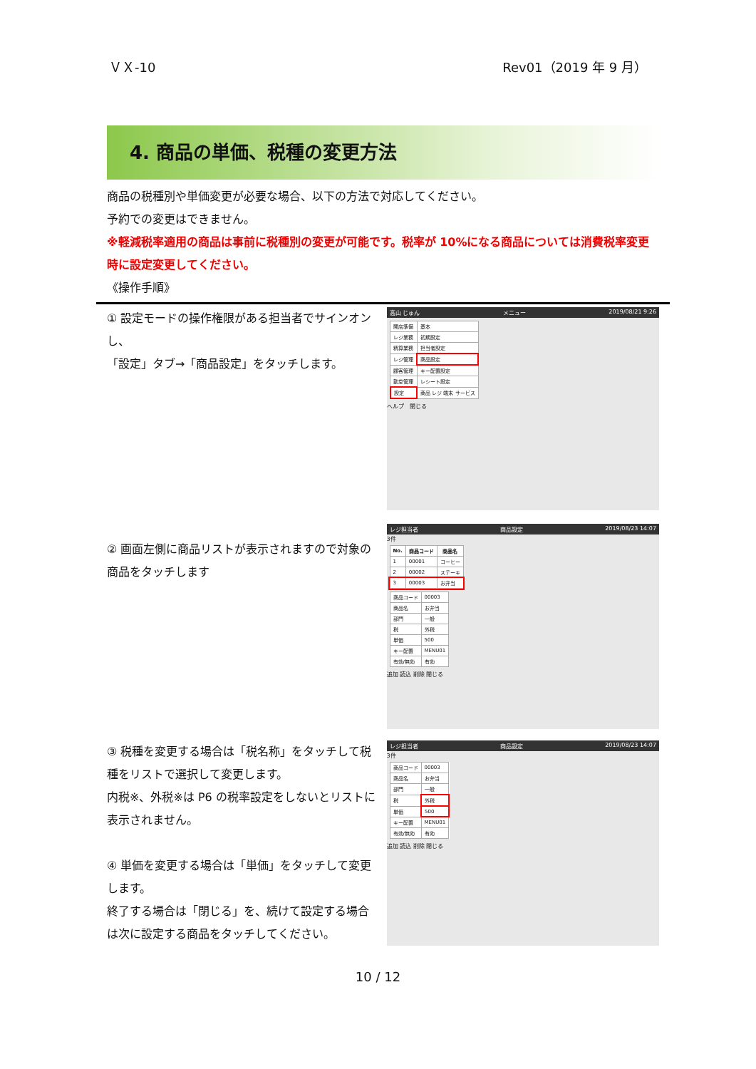ＶＸ-10 Rev01（2019 年 9 月）
4. 商品の単価、税種の変更方法
商品の税種別や単価変更が必要な場合、以下の方法で対応してください。
予約での変更はできません。
※軽減税率適用の商品は事前に税種別の変更が可能です。税率が 10%になる商品については消費税率変更時に設定変更してください。
《操作手順》
① 設定モードの操作権限がある担当者でサインオンし、
「設定」タブ→「商品設定」をタッチします。
高山 じゅん メニュー 2019/08/21 9:26
| 開店準備 | 基本 |
| レジ業務 | 初期設定 |
| 精算業務 | 担当者設定 |
| レジ管理 | 商品設定 |
| 顧客管理 | キー配置設定 |
| 勤怠管理 | レシート設定 |
| 設定 | 商品 レジ 端末 サービス |
ヘルプ　閉じる
② 画面左側に商品リストが表示されますので対象の商品をタッチします
レジ担当者 商品設定 2019/08/23 14:07
3件
| No. | 商品コード | 商品名 |
| --- | --- | --- |
| 1 | 00001 | コーヒー |
| 2 | 00002 | ステーキ |
| 3 | 00003 | お弁当 |
| 商品コード | 00003 |
| 商品名 | お弁当 |
| 部門 | 一般 |
| 税 | 外税 |
| 単価 | 500 |
| キー配置 | MENU01 |
| 有効/無効 | 有効 |
追加 読込 削除 閉じる
③ 税種を変更する場合は「税名称」をタッチして税種をリストで選択して変更します。
内税※、外税※は P6 の税率設定をしないとリストに表示されません。
④ 単価を変更する場合は「単価」をタッチして変更します。
終了する場合は「閉じる」を、続けて設定する場合は次に設定する商品をタッチしてください。
レジ担当者 商品設定 2019/08/23 14:07
3件
| 商品コード | 00003 |
| 商品名 | お弁当 |
| 部門 | 一般 |
| 税 | 外税 |
| 単価 | 500 |
| キー配置 | MENU01 |
| 有効/無効 | 有効 |
追加 読込 削除 閉じる
10 / 12